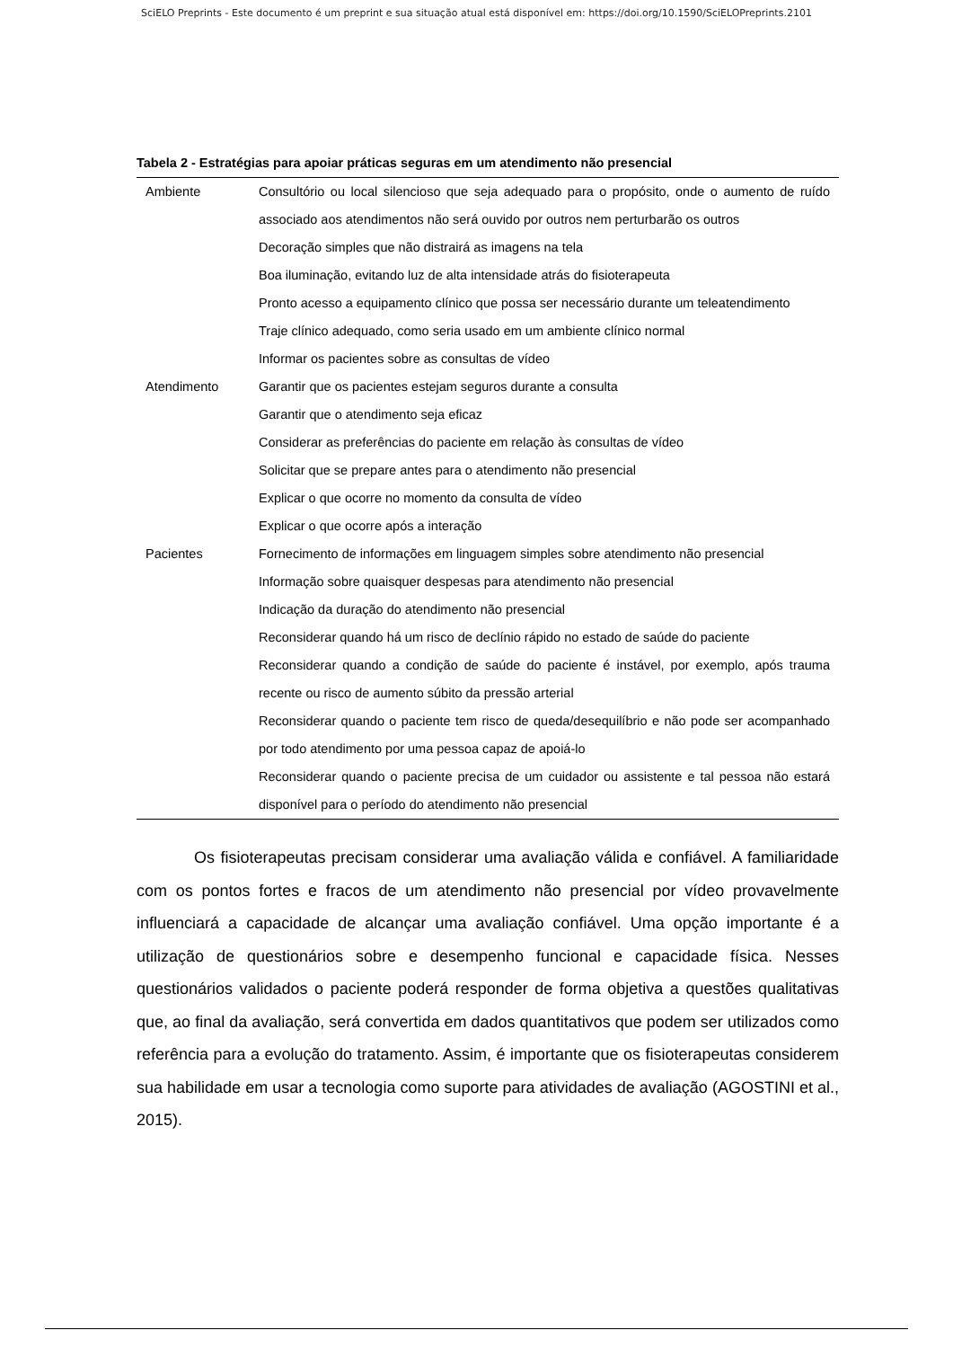SciELO Preprints - Este documento é um preprint e sua situação atual está disponível em: https://doi.org/10.1590/SciELOPreprints.2101
Tabela 2 - Estratégias para apoiar práticas seguras em um atendimento não presencial
| Ambiente | Consultório ou local silencioso que seja adequado para o propósito, onde o aumento de ruído associado aos atendimentos não será ouvido por outros nem perturbarão os outros |
| | Decoração simples que não distrairá as imagens na tela |
| | Boa iluminação, evitando luz de alta intensidade atrás do fisioterapeuta |
| | Pronto acesso a equipamento clínico que possa ser necessário durante um teleatendimento |
| | Traje clínico adequado, como seria usado em um ambiente clínico normal |
| | Informar os pacientes sobre as consultas de vídeo |
| Atendimento | Garantir que os pacientes estejam seguros durante a consulta |
| | Garantir que o atendimento seja eficaz |
| | Considerar as preferências do paciente em relação às consultas de vídeo |
| | Solicitar que se prepare antes para o atendimento não presencial |
| | Explicar o que ocorre no momento da consulta de vídeo |
| | Explicar o que ocorre após a interação |
| Pacientes | Fornecimento de informações em linguagem simples sobre atendimento não presencial |
| | Informação sobre quaisquer despesas para atendimento não presencial |
| | Indicação da duração do atendimento não presencial |
| | Reconsiderar quando há um risco de declínio rápido no estado de saúde do paciente |
| | Reconsiderar quando a condição de saúde do paciente é instável, por exemplo, após trauma recente ou risco de aumento súbito da pressão arterial |
| | Reconsiderar quando o paciente tem risco de queda/desequilíbrio e não pode ser acompanhado por todo atendimento por uma pessoa capaz de apoiá-lo |
| | Reconsiderar quando o paciente precisa de um cuidador ou assistente e tal pessoa não estará disponível para o período do atendimento não presencial |
Os fisioterapeutas precisam considerar uma avaliação válida e confiável. A familiaridade com os pontos fortes e fracos de um atendimento não presencial por vídeo provavelmente influenciará a capacidade de alcançar uma avaliação confiável. Uma opção importante é a utilização de questionários sobre e desempenho funcional e capacidade física. Nesses questionários validados o paciente poderá responder de forma objetiva a questões qualitativas que, ao final da avaliação, será convertida em dados quantitativos que podem ser utilizados como referência para a evolução do tratamento. Assim, é importante que os fisioterapeutas considerem sua habilidade em usar a tecnologia como suporte para atividades de avaliação (AGOSTINI et al., 2015).